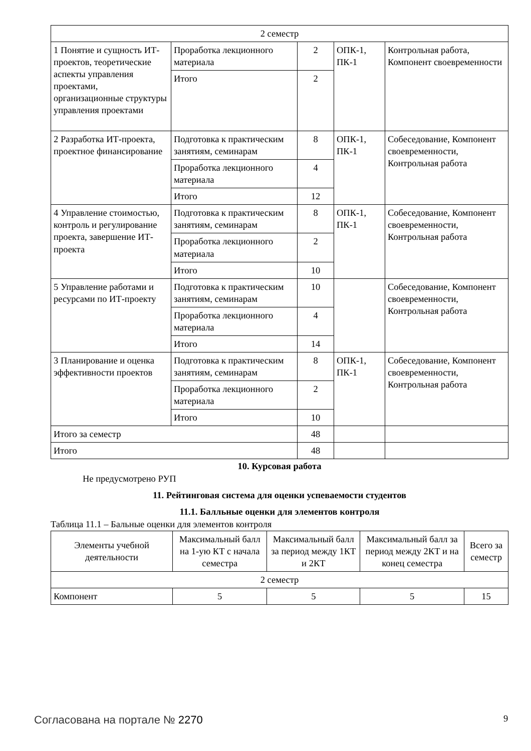| 2 семестр | | | | |
| 1 Понятие и сущность ИТ-проектов, теоретические аспекты управления проектами, организационные структуры управления проектами | Проработка лекционного материала | 2 | ОПК-1, ПК-1 | Контрольная работа, Компонент своевременности |
| | Итого | 2 | | |
| 2 Разработка ИТ-проекта, проектное финансирование | Подготовка к практическим занятиям, семинарам | 8 | ОПК-1, ПК-1 | Собеседование, Компонент своевременности, Контрольная работа |
| | Проработка лекционного материала | 4 | | |
| | Итого | 12 | | |
| 4 Управление стоимостью, контроль и регулирование проекта, завершение ИТ-проекта | Подготовка к практическим занятиям, семинарам | 8 | ОПК-1, ПК-1 | Собеседование, Компонент своевременности, Контрольная работа |
| | Проработка лекционного материала | 2 | | |
| | Итого | 10 | | |
| 5 Управление работами и ресурсами по ИТ-проекту | Подготовка к практическим занятиям, семинарам | 10 | | Собеседование, Компонент своевременности, Контрольная работа |
| | Проработка лекционного материала | 4 | | |
| | Итого | 14 | | |
| 3 Планирование и оценка эффективности проектов | Подготовка к практическим занятиям, семинарам | 8 | ОПК-1, ПК-1 | Собеседование, Компонент своевременности, Контрольная работа |
| | Проработка лекционного материала | 2 | | |
| | Итого | 10 | | |
| Итого за семестр | | 48 | | |
| Итого | | 48 | | |
10. Курсовая работа
Не предусмотрено РУП
11. Рейтинговая система для оценки успеваемости студентов
11.1. Балльные оценки для элементов контроля
Таблица 11.1 – Бальные оценки для элементов контроля
| Элементы учебной деятельности | Максимальный балл на 1-ую КТ с начала семестра | Максимальный балл за период между 1КТ и 2КТ | Максимальный балл за период между 2КТ и на конец семестра | Всего за семестр |
| --- | --- | --- | --- | --- |
| 2 семестр | | | | |
| Компонент | 5 | 5 | 5 | 15 |
Согласована на портале № 2270 9